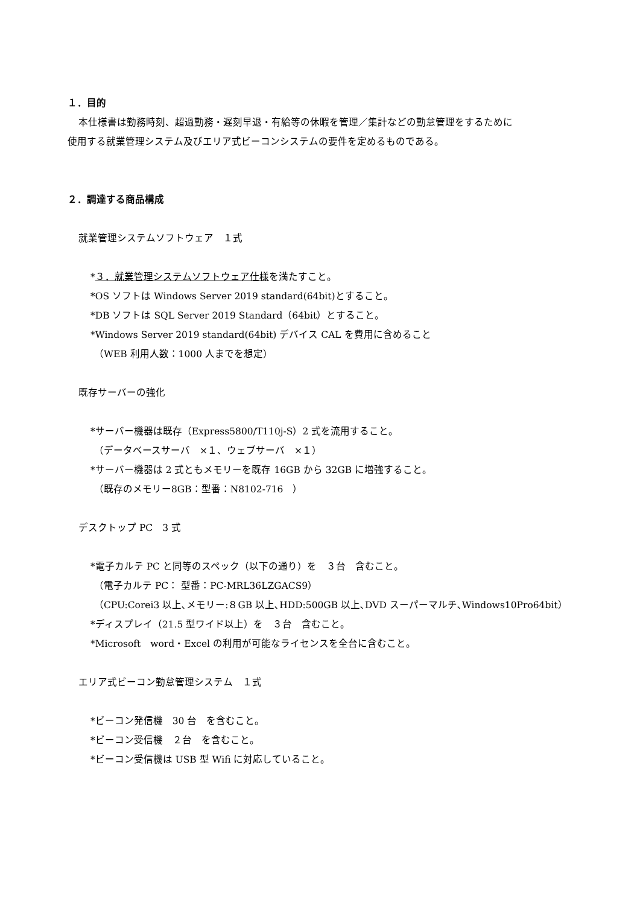１．目的
本仕様書は勤務時刻、超過勤務・遅刻早退・有給等の休暇を管理／集計などの勤怠管理をするために
使用する就業管理システム及びエリア式ビーコンシステムの要件を定めるものである。
２．調達する商品構成
就業管理システムソフトウェア　１式
*３．就業管理システムソフトウェア仕様を満たすこと。
*OS ソフトは Windows Server 2019 standard(64bit)とすること。
*DB ソフトは SQL Server 2019 Standard（64bit）とすること。
*Windows Server 2019 standard(64bit) デバイス CAL を費用に含めること
（WEB 利用人数：1000 人までを想定）
既存サーバーの強化
*サーバー機器は既存（Express5800/T110j-S）2 式を流用すること。
（データベースサーバ　×１、ウェブサーバ　×１）
*サーバー機器は 2 式ともメモリーを既存 16GB から 32GB に増強すること。
（既存のメモリー8GB：型番：N8102-716　）
デスクトップ PC　3 式
*電子カルテ PC と同等のスペック（以下の通り）を　３台　含むこと。
（電子カルテ PC： 型番：PC-MRL36LZGACS9）
（CPU:Corei3 以上､メモリー:８GB 以上､HDD:500GB 以上､DVD スーパーマルチ､Windows10Pro64bit）
*ディスプレイ（21.5 型ワイド以上）を　３台　含むこと。
*Microsoft　word・Excel の利用が可能なライセンスを全台に含むこと。
エリア式ビーコン勤怠管理システム　１式
*ビーコン発信機　30 台　を含むこと。
*ビーコン受信機　２台　を含むこと。
*ビーコン受信機は USB 型 Wifi に対応していること。